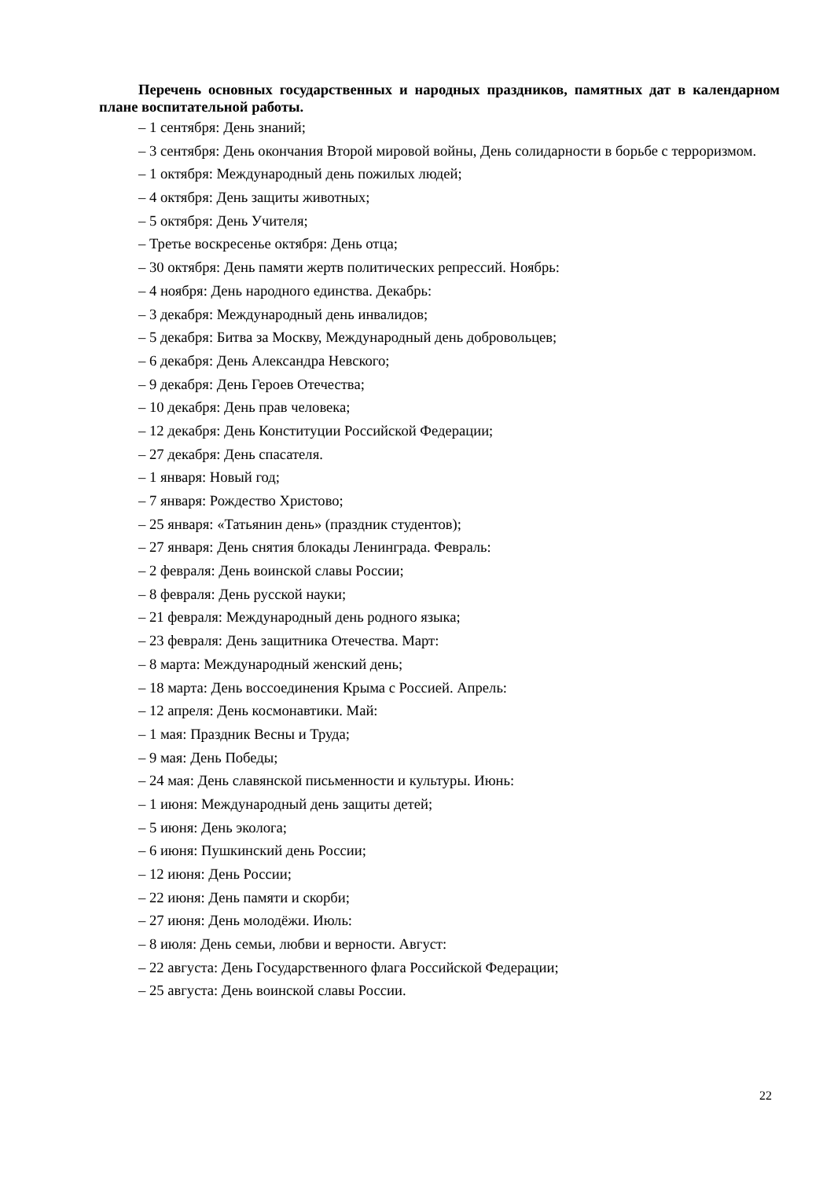Перечень основных государственных и народных праздников, памятных дат в календарном плане воспитательной работы.
– 1 сентября: День знаний;
– 3 сентября: День окончания Второй мировой войны, День солидарности в борьбе с терроризмом.
– 1 октября: Международный день пожилых людей;
– 4 октября: День защиты животных;
– 5 октября: День Учителя;
– Третье воскресенье октября: День отца;
– 30 октября: День памяти жертв политических репрессий. Ноябрь:
– 4 ноября: День народного единства. Декабрь:
– 3 декабря: Международный день инвалидов;
– 5 декабря: Битва за Москву, Международный день добровольцев;
– 6 декабря: День Александра Невского;
– 9 декабря: День Героев Отечества;
– 10 декабря: День прав человека;
– 12 декабря: День Конституции Российской Федерации;
– 27 декабря: День спасателя.
– 1 января: Новый год;
– 7 января: Рождество Христово;
– 25 января: «Татьянин день» (праздник студентов);
– 27 января: День снятия блокады Ленинграда. Февраль:
– 2 февраля: День воинской славы России;
– 8 февраля: День русской науки;
– 21 февраля: Международный день родного языка;
– 23 февраля: День защитника Отечества. Март:
– 8 марта: Международный женский день;
– 18 марта: День воссоединения Крыма с Россией. Апрель:
– 12 апреля: День космонавтики. Май:
– 1 мая: Праздник Весны и Труда;
– 9 мая: День Победы;
– 24 мая: День славянской письменности и культуры. Июнь:
– 1 июня: Международный день защиты детей;
– 5 июня: День эколога;
– 6 июня: Пушкинский день России;
– 12 июня: День России;
– 22 июня: День памяти и скорби;
– 27 июня: День молодёжи. Июль:
– 8 июля: День семьи, любви и верности. Август:
– 22 августа: День Государственного флага Российской Федерации;
– 25 августа: День воинской славы России.
22